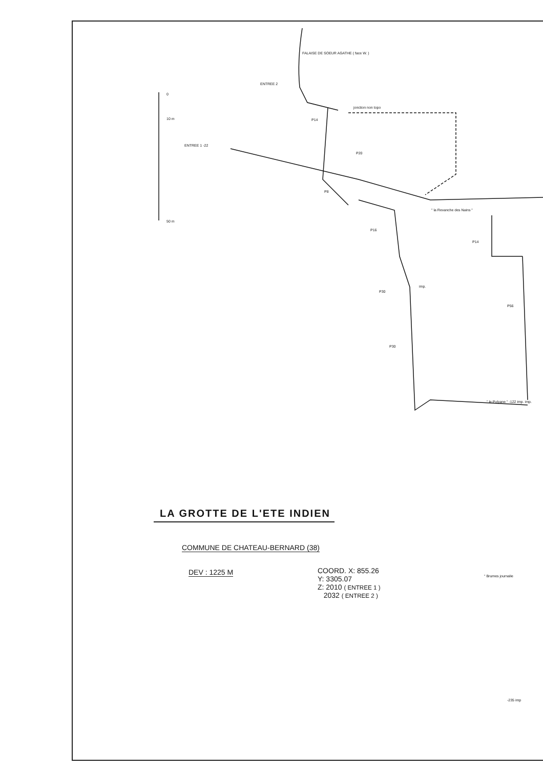FALAISE DE SOEUR AGATHE ( face W. )
ENTREE 2
0
10 m
50 m
jonction non topo
P14
ENTREE 1 -22
P20
P8
" la Revanche des Nains "
P16
P14
imp.
P30
P56
P30
" le Polyane " -122 imp. imp.
LA GROTTE DE L'ETE INDIEN
COMMUNE DE CHATEAU-BERNARD (38)
DEV : 1225 M
COORD. X: 855.26
Y: 3305.07
Z: 2010 ( ENTREE 1 )
2032 ( ENTREE 2 )
" Brumes journalie
-235 imp